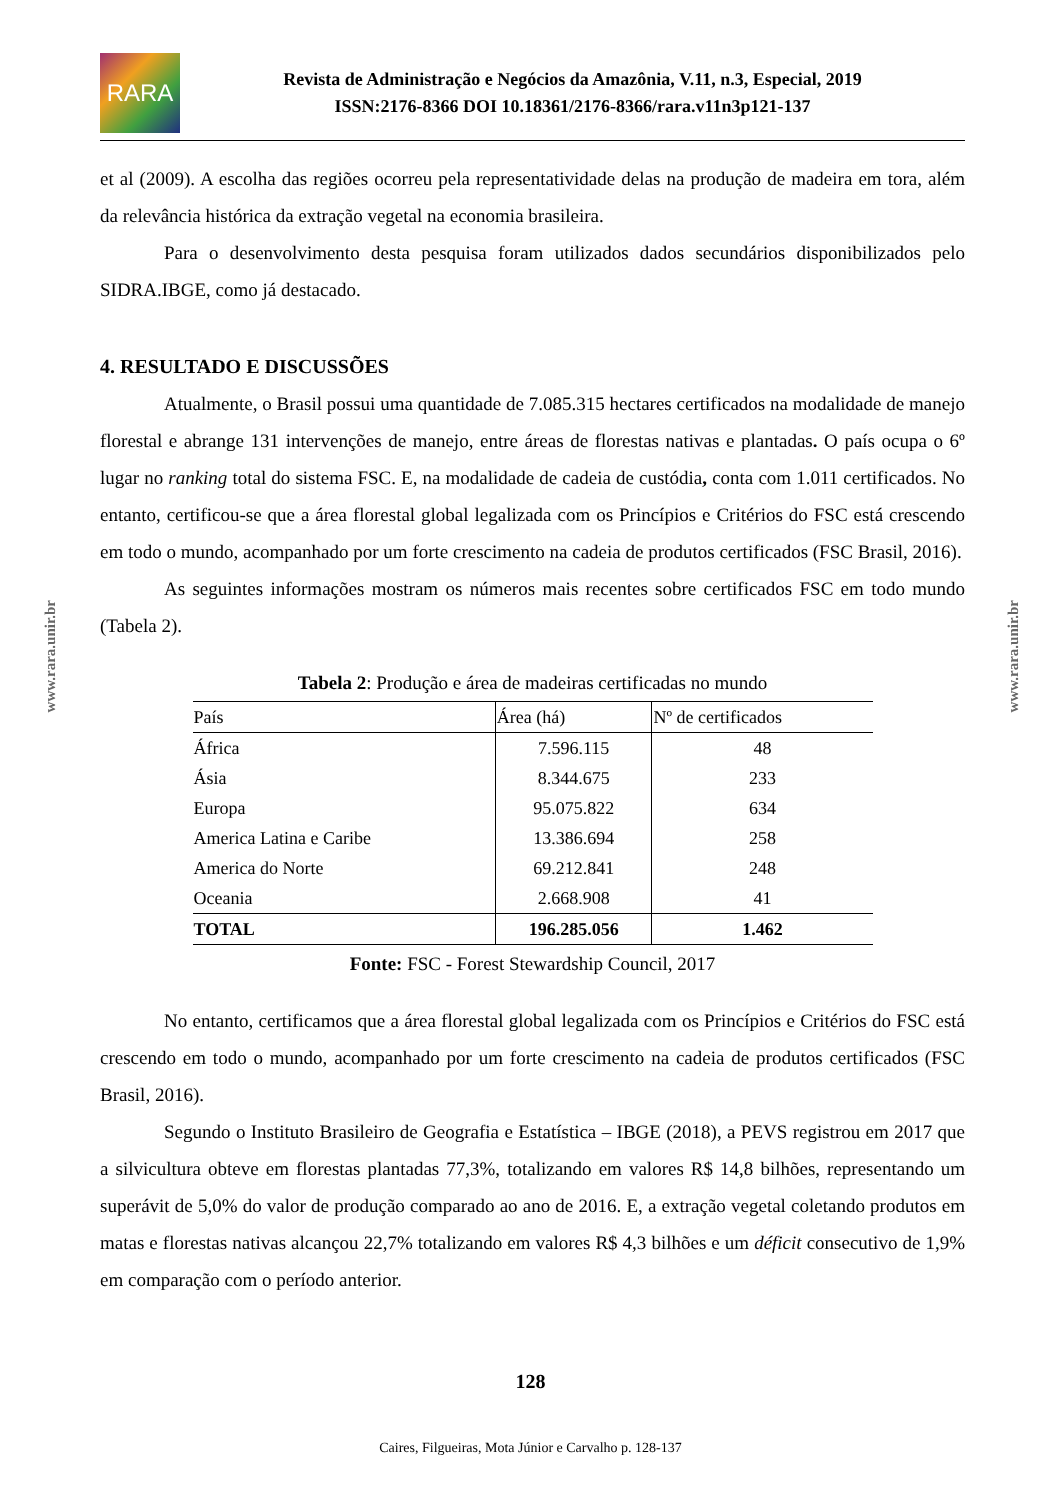www.rara.unir.br
www.rara.unir.br
RARA
Revista de Administração e Negócios da Amazônia, V.11, n.3, Especial, 2019
ISSN:2176-8366 DOI 10.18361/2176-8366/rara.v11n3p121-137
et al (2009). A escolha das regiões ocorreu pela representatividade delas na produção de madeira em tora, além da relevância histórica da extração vegetal na economia brasileira.
Para o desenvolvimento desta pesquisa foram utilizados dados secundários disponibilizados pelo SIDRA.IBGE, como já destacado.
4. RESULTADO E DISCUSSÕES
Atualmente, o Brasil possui uma quantidade de 7.085.315 hectares certificados na modalidade de manejo florestal e abrange 131 intervenções de manejo, entre áreas de florestas nativas e plantadas. O país ocupa o 6º lugar no ranking total do sistema FSC. E, na modalidade de cadeia de custódia, conta com 1.011 certificados. No entanto, certificou-se que a área florestal global legalizada com os Princípios e Critérios do FSC está crescendo em todo o mundo, acompanhado por um forte crescimento na cadeia de produtos certificados (FSC Brasil, 2016).
As seguintes informações mostram os números mais recentes sobre certificados FSC em todo mundo (Tabela 2).
Tabela 2: Produção e área de madeiras certificadas no mundo
| País | Área (há) | Nº de certificados |
| --- | --- | --- |
| África | 7.596.115 | 48 |
| Ásia | 8.344.675 | 233 |
| Europa | 95.075.822 | 634 |
| America Latina e Caribe | 13.386.694 | 258 |
| America do Norte | 69.212.841 | 248 |
| Oceania | 2.668.908 | 41 |
| TOTAL | 196.285.056 | 1.462 |
Fonte: FSC - Forest Stewardship Council, 2017
No entanto, certificamos que a área florestal global legalizada com os Princípios e Critérios do FSC está crescendo em todo o mundo, acompanhado por um forte crescimento na cadeia de produtos certificados (FSC Brasil, 2016).
Segundo o Instituto Brasileiro de Geografia e Estatística – IBGE (2018), a PEVS registrou em 2017 que a silvicultura obteve em florestas plantadas 77,3%, totalizando em valores R$ 14,8 bilhões, representando um superávit de 5,0% do valor de produção comparado ao ano de 2016. E, a extração vegetal coletando produtos em matas e florestas nativas alcançou 22,7% totalizando em valores R$ 4,3 bilhões e um déficit consecutivo de 1,9% em comparação com o período anterior.
128
Caires, Filgueiras, Mota Júnior e Carvalho p. 128-137